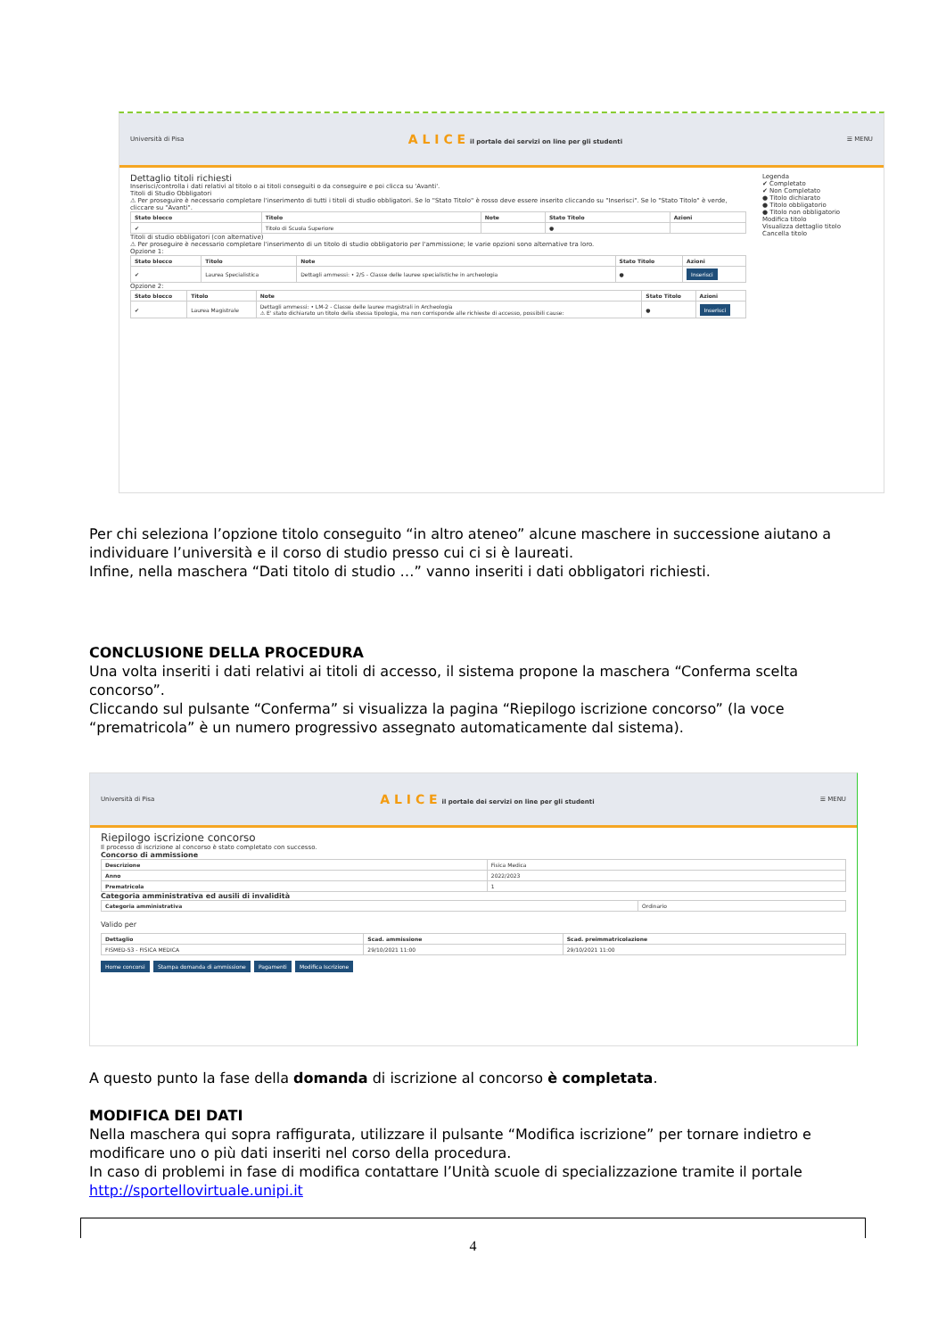Università di Pisa A L I C E il portale dei servizi on line per gli studenti ☰ MENU
Dettaglio titoli richiesti
Inserisci/controlla i dati relativi al titolo o ai titoli conseguiti o da conseguire e poi clicca su 'Avanti'.
Titoli di Studio Obbligatori
⚠ Per proseguire è necessario completare l'inserimento di tutti i titoli di studio obbligatori. Se lo "Stato Titolo" è rosso deve essere inserito cliccando su "Inserisci". Se lo "Stato Titolo" è verde, cliccare su "Avanti".
| Stato blocco | Titolo | Note | Stato Titolo | Azioni |
| --- | --- | --- | --- | --- |
| ✔ | Titolo di Scuola Superiore | | ● | |
Titoli di studio obbligatori (con alternative)
⚠ Per proseguire è necessario completare l'inserimento di un titolo di studio obbligatorio per l'ammissione; le varie opzioni sono alternative tra loro.
Opzione 1:
| Stato blocco | Titolo | Note | Stato Titolo | Azioni |
| --- | --- | --- | --- | --- |
| ✔ | Laurea Specialistica | Dettagli ammessi: • 2/S - Classe delle lauree specialistiche in archeologia | ● | Inserisci |
Opzione 2:
| Stato blocco | Titolo | Note | Stato Titolo | Azioni |
| --- | --- | --- | --- | --- |
| ✔ | Laurea Magistrale | Dettagli ammessi: • LM-2 - Classe delle lauree magistrali in Archeologia ⚠ E' stato dichiarato un titolo della stessa tipologia, ma non corrisponde alle richieste di accesso, possibili cause: | ● | Inserisci |
Legenda
✔ Completato
✔ Non Completato
● Titolo dichiarato
● Titolo obbligatorio
● Titolo non obbligatorio
Modifica titolo
Visualizza dettaglio titolo
Cancella titolo
Per chi seleziona l’opzione titolo conseguito “in altro ateneo” alcune maschere in successione aiutano a individuare l’università e il corso di studio presso cui ci si è laureati.
Infine, nella maschera “Dati titolo di studio …” vanno inseriti i dati obbligatori richiesti.
CONCLUSIONE DELLA PROCEDURA
Una volta inseriti i dati relativi ai titoli di accesso, il sistema propone la maschera “Conferma scelta concorso”.
Cliccando sul pulsante “Conferma” si visualizza la pagina “Riepilogo iscrizione concorso” (la voce “prematricola” è un numero progressivo assegnato automaticamente dal sistema).
Università di Pisa A L I C E il portale dei servizi on line per gli studenti ☰ MENU
Riepilogo iscrizione concorso
Il processo di iscrizione al concorso è stato completato con successo.
Concorso di ammissione
| Descrizione | Fisica Medica |
| Anno | 2022/2023 |
| Prematricola | 1 |
Categoria amministrativa ed ausili di invalidità
| Categoria amministrativa | Ordinario |
Valido per
| Dettaglio | Scad. ammissione | Scad. preimmatricolazione |
| --- | --- | --- |
| FISMED-53 - FISICA MEDICA | 29/10/2021 11:00 | 29/10/2021 11:00 |
Home concorsi Stampa domanda di ammissione Pagamenti Modifica Iscrizione
A questo punto la fase della domanda di iscrizione al concorso è completata.
MODIFICA DEI DATI
Nella maschera qui sopra raffigurata, utilizzare il pulsante “Modifica iscrizione” per tornare indietro e modificare uno o più dati inseriti nel corso della procedura.
In caso di problemi in fase di modifica contattare l’Unità scuole di specializzazione tramite il portale http://sportellovirtuale.unipi.it
4